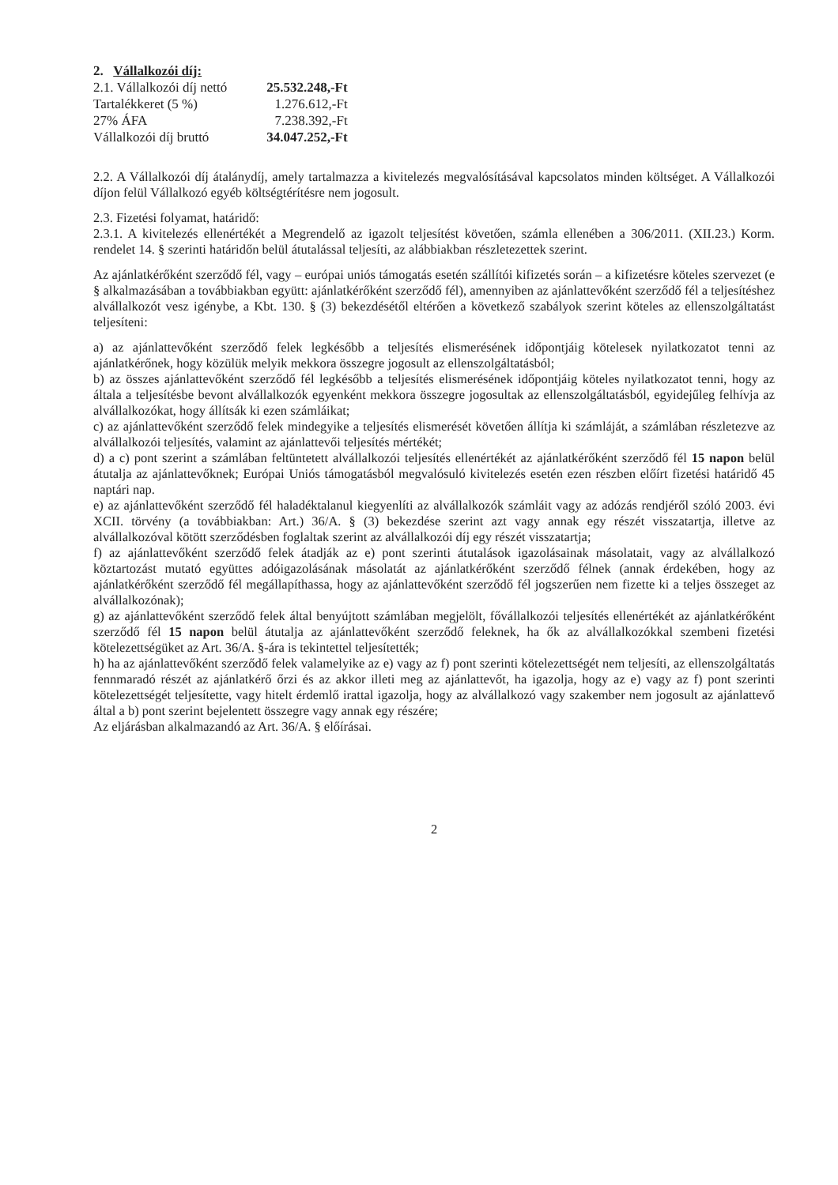2. Vállalkozói díj:
| 2.1. Vállalkozói díj nettó | 25.532.248,-Ft |
| Tartalékkeret (5 %) | 1.276.612,-Ft |
| 27% ÁFA | 7.238.392,-Ft |
| Vállalkozói díj bruttó | 34.047.252,-Ft |
2.2. A Vállalkozói díj átalánydíj, amely tartalmazza a kivitelezés megvalósításával kapcsolatos minden költséget. A Vállalkozói díjon felül Vállalkozó egyéb költségtérítésre nem jogosult.
2.3. Fizetési folyamat, határidő:
2.3.1. A kivitelezés ellenértékét a Megrendelő az igazolt teljesítést követően, számla ellenében a 306/2011. (XII.23.) Korm. rendelet 14. § szerinti határidőn belül átutalással teljesíti, az alábbiakban részletezettek szerint.
Az ajánlatkérőként szerződő fél, vagy – európai uniós támogatás esetén szállítói kifizetés során – a kifizetésre köteles szervezet (e § alkalmazásában a továbbiakban együtt: ajánlatkérőként szerződő fél), amennyiben az ajánlattevőként szerződő fél a teljesítéshez alvállalkozót vesz igénybe, a Kbt. 130. § (3) bekezdésétől eltérően a következő szabályok szerint köteles az ellenszolgáltatást teljesíteni:
a) az ajánlattevőként szerződő felek legkésőbb a teljesítés elismerésének időpontjáig kötelesek nyilatkozatot tenni az ajánlatkérőnek, hogy közülük melyik mekkora összegre jogosult az ellenszolgáltatásból;
b) az összes ajánlattevőként szerződő fél legkésőbb a teljesítés elismerésének időpontjáig köteles nyilatkozatot tenni, hogy az általa a teljesítésbe bevont alvállalkozók egyenként mekkora összegre jogosultak az ellenszolgáltatásból, egyidejűleg felhívja az alvállalkozókat, hogy állítsák ki ezen számláikat;
c) az ajánlattevőként szerződő felek mindegyike a teljesítés elismerését követően állítja ki számláját, a számlában részletezve az alvállalkozói teljesítés, valamint az ajánlattevői teljesítés mértékét;
d) a c) pont szerint a számlában feltüntetett alvállalkozói teljesítés ellenértékét az ajánlatkérőként szerződő fél 15 napon belül átutalja az ajánlattevőknek; Európai Uniós támogatásból megvalósuló kivitelezés esetén ezen részben előírt fizetési határidő 45 naptári nap.
e) az ajánlattevőként szerződő fél haladéktalanul kiegyenlíti az alvállalkozók számláit vagy az adózás rendjéről szóló 2003. évi XCII. törvény (a továbbiakban: Art.) 36/A. § (3) bekezdése szerint azt vagy annak egy részét visszatartja, illetve az alvállalkozóval kötött szerződésben foglaltak szerint az alvállalkozói díj egy részét visszatartja;
f) az ajánlattevőként szerződő felek átadják az e) pont szerinti átutalások igazolásainak másolatait, vagy az alvállalkozó köztartozást mutató együttes adóigazolásának másolatát az ajánlatkérőként szerződő félnek (annak érdekében, hogy az ajánlatkérőként szerződő fél megállapíthassa, hogy az ajánlattevőként szerződő fél jogszerűen nem fizette ki a teljes összeget az alvállalkozónak);
g) az ajánlattevőként szerződő felek által benyújtott számlában megjelölt, fővállalkozói teljesítés ellenértékét az ajánlatkérőként szerződő fél 15 napon belül átutalja az ajánlattevőként szerződő feleknek, ha ők az alvállalkozókkal szembeni fizetési kötelezettségüket az Art. 36/A. §-ára is tekintettel teljesítették;
h) ha az ajánlattevőként szerződő felek valamelyike az e) vagy az f) pont szerinti kötelezettségét nem teljesíti, az ellenszolgáltatás fennmaradó részét az ajánlatkérő őrzi és az akkor illeti meg az ajánlattevőt, ha igazolja, hogy az e) vagy az f) pont szerinti kötelezettségét teljesítette, vagy hitelt érdemlő irattal igazolja, hogy az alvállalkozó vagy szakember nem jogosult az ajánlattevő által a b) pont szerint bejelentett összegre vagy annak egy részére;
Az eljárásban alkalmazandó az Art. 36/A. § előírásai.
2